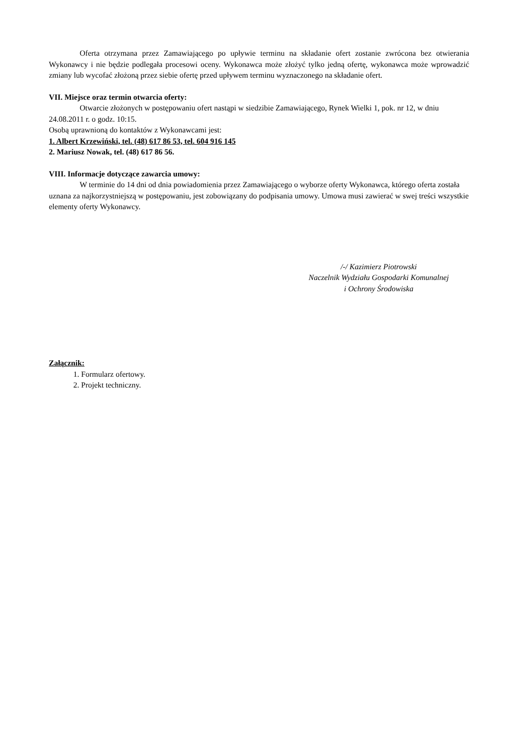Oferta otrzymana przez Zamawiającego po upływie terminu na składanie ofert zostanie zwrócona bez otwierania Wykonawcy i nie będzie podlegała procesowi oceny. Wykonawca może złożyć tylko jedną ofertę, wykonawca może wprowadzić zmiany lub wycofać złożoną przez siebie ofertę przed upływem terminu wyznaczonego na składanie ofert.
VII. Miejsce oraz termin otwarcia oferty:
Otwarcie złożonych w postępowaniu ofert nastąpi w siedzibie Zamawiającego, Rynek Wielki 1, pok. nr 12, w dniu 24.08.2011 r. o godz. 10:15.
Osobą uprawnioną do kontaktów z Wykonawcami jest:
1. Albert Krzewiński, tel. (48) 617 86 53, tel. 604 916 145
2. Mariusz Nowak, tel. (48) 617 86 56.
VIII. Informacje dotyczące zawarcia umowy:
W terminie do 14 dni od dnia powiadomienia przez Zamawiającego o wyborze oferty Wykonawca, którego oferta została uznana za najkorzystniejszą w postępowaniu, jest zobowiązany do podpisania umowy. Umowa musi zawierać w swej treści wszystkie elementy oferty Wykonawcy.
/-/ Kazimierz Piotrowski
Naczelnik Wydziału Gospodarki Komunalnej
i Ochrony Środowiska
Załącznik:
1. Formularz ofertowy.
2. Projekt techniczny.